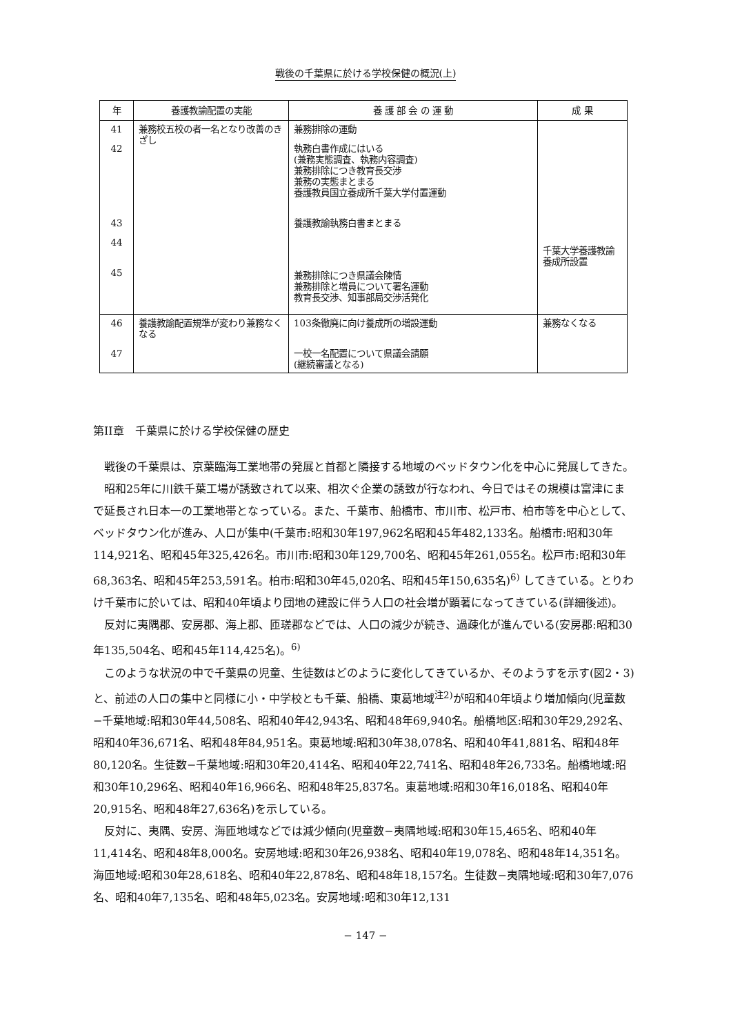戦後の千葉県に於ける学校保健の概況(上)
| 年 | 養護教諭配置の実能 | 養 護 部 会 の 運 動 | 成 果 |
| --- | --- | --- | --- |
| 41 42 43 44 45 | 兼務校五校の者一名となり改善のきざし | 兼務排除の運動 執務白書作成にはいる (兼務実態調査、執務内容調査) 兼務排除につき教育長交渉 兼務の実態まとまる 養護教員国立養成所千葉大学付置運動 養護教諭執務白書まとまる 兼務排除につき県議会陳情 兼務排除と増員について署名運動 教育長交渉、知事部局交渉活発化 | 千葉大学養護教諭養成所設置 |
| 46 47 | 養護教諭配置規準が変わり兼務なくなる | 103条徹廃に向け養成所の増設運動 一校一名配置について県議会請願 (継続審議となる) | 兼務なくなる |
第II章　千葉県に於ける学校保健の歴史
戦後の千葉県は、京葉臨海工業地帯の発展と首都と隣接する地域のベッドタウン化を中心に発展してきた。
昭和25年に川鉄千葉工場が誘致されて以来、相次ぐ企業の誘致が行なわれ、今日ではその規模は富津にまで延長され日本一の工業地帯となっている。また、千葉市、船橋市、市川市、松戸市、柏市等を中心として、ベッドタウン化が進み、人口が集中(千葉市:昭和30年197,962名昭和45年482,133名。船橋市:昭和30年114,921名、昭和45年325,426名。市川市:昭和30年129,700名、昭和45年261,055名。松戸市:昭和30年68,363名、昭和45年253,591名。柏市:昭和30年45,020名、昭和45年150,635名)<sup>6)</sup> してきている。とりわけ千葉市に於いては、昭和40年頃より団地の建設に伴う人口の社会増が顕著になってきている(詳細後述)。
反対に夷隅郡、安房郡、海上郡、匝瑳郡などでは、人口の減少が続き、過疎化が進んでいる(安房郡:昭和30年135,504名、昭和45年114,425名)。<sup>6)</sup>
このような状況の中で千葉県の児童、生徒数はどのように変化してきているか、そのようすを示す(図2・3)と、前述の人口の集中と同様に小・中学校とも千葉、船橋、東葛地域<sup>注2)</sup>が昭和40年頃より増加傾向(児童数−千葉地域:昭和30年44,508名、昭和40年42,943名、昭和48年69,940名。船橋地区:昭和30年29,292名、昭和40年36,671名、昭和48年84,951名。東葛地域:昭和30年38,078名、昭和40年41,881名、昭和48年80,120名。生徒数−千葉地域:昭和30年20,414名、昭和40年22,741名、昭和48年26,733名。船橋地域:昭和30年10,296名、昭和40年16,966名、昭和48年25,837名。東葛地域:昭和30年16,018名、昭和40年20,915名、昭和48年27,636名)を示している。
反対に、夷隅、安房、海匝地域などでは減少傾向(児童数−夷隅地域:昭和30年15,465名、昭和40年11,414名、昭和48年8,000名。安房地域:昭和30年26,938名、昭和40年19,078名、昭和48年14,351名。海匝地域:昭和30年28,618名、昭和40年22,878名、昭和48年18,157名。生徒数−夷隅地域:昭和30年7,076名、昭和40年7,135名、昭和48年5,023名。安房地域:昭和30年12,131
− 147 −